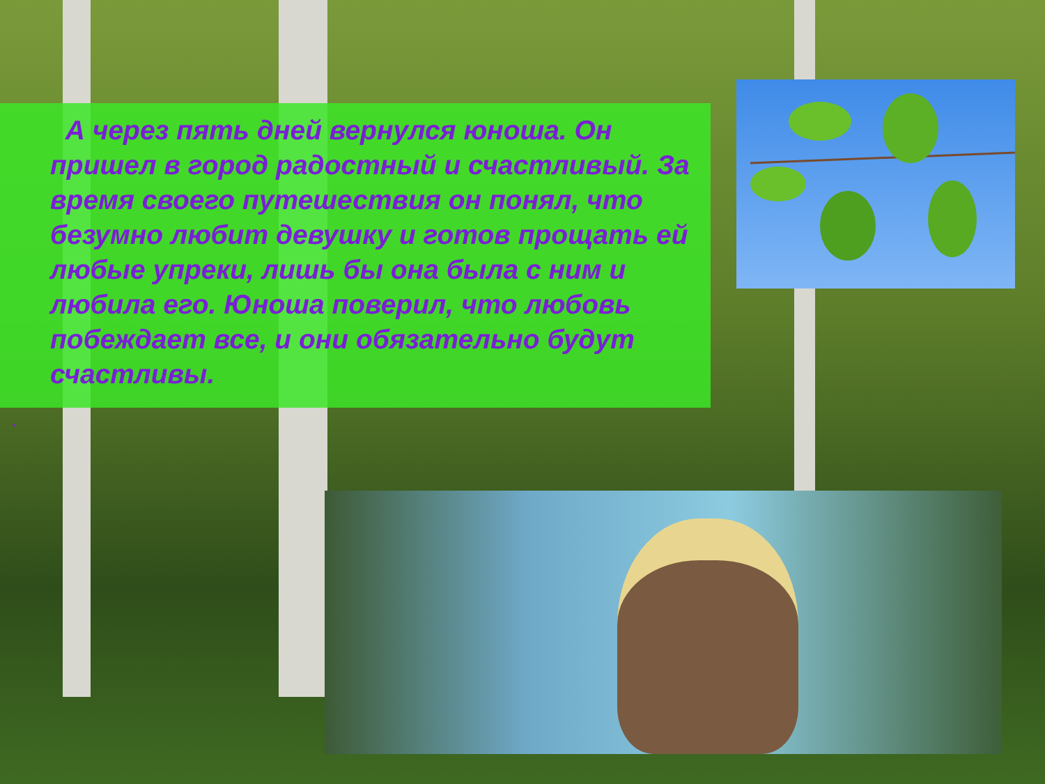А через пять дней вернулся юноша. Он пришел в город радостный и счастливый. За время своего путешествия он понял, что безумно любит девушку и готов прощать ей любые упреки, лишь бы она была с ним и любила его. Юноша поверил, что любовь побеждает все, и они обязательно будут счастливы.
.